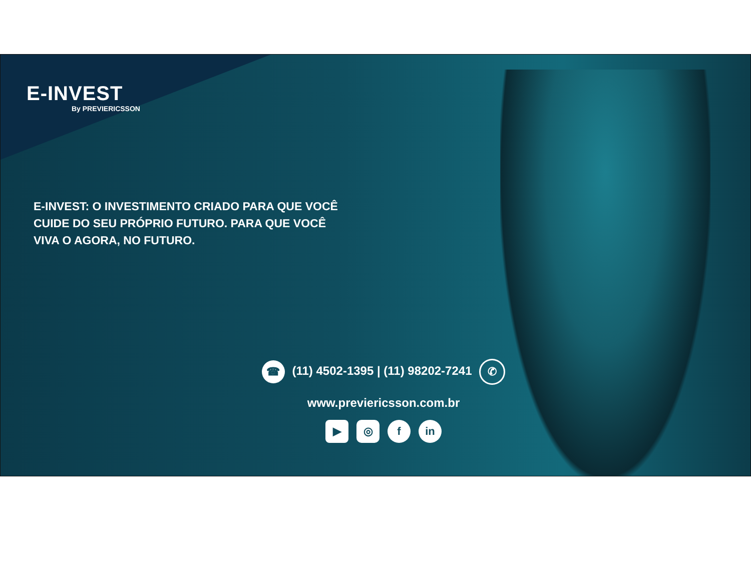E-INVEST
By PREVIERICSSON
E-INVEST: O INVESTIMENTO CRIADO PARA QUE VOCÊ CUIDE DO SEU PRÓPRIO FUTURO. PARA QUE VOCÊ VIVA O AGORA, NO FUTURO.
☎ (11) 4502-1395 | (11) 98202-7241 ✆
www.previericsson.com.br
▶ ◎ f in